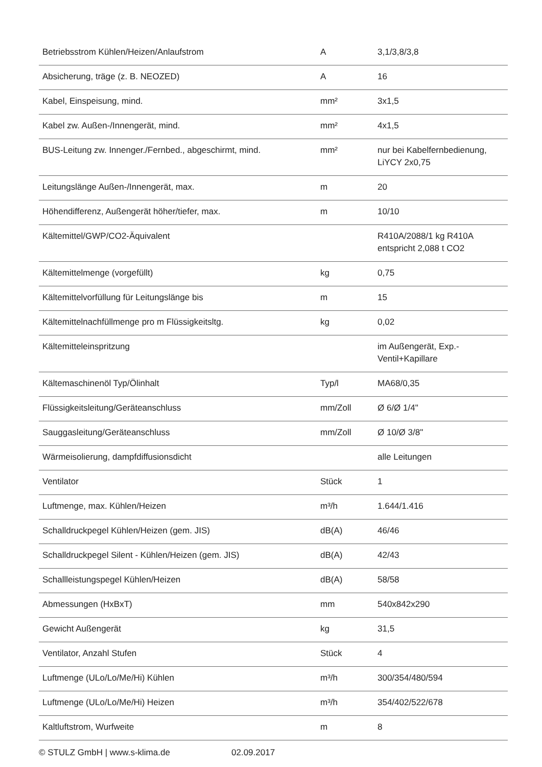| Betriebsstrom Kühlen/Heizen/Anlaufstrom | A | 3,1/3,8/3,8 |
| Absicherung, träge (z. B. NEOZED) | A | 16 |
| Kabel, Einspeisung, mind. | mm² | 3x1,5 |
| Kabel zw. Außen-/Innengerät, mind. | mm² | 4x1,5 |
| BUS-Leitung zw. Innenger./Fernbed., abgeschirmt, mind. | mm² | nur bei Kabelfernbedienung, LiYCY 2x0,75 |
| Leitungslänge Außen-/Innengerät, max. | m | 20 |
| Höhendifferenz, Außengerät höher/tiefer, max. | m | 10/10 |
| Kältemittel/GWP/CO2-Äquivalent | | R410A/2088/1 kg R410A entspricht 2,088 t CO2 |
| Kältemittelmenge (vorgefüllt) | kg | 0,75 |
| Kältemittelvorfüllung für Leitungslänge bis | m | 15 |
| Kältemittelnachfüllmenge pro m Flüssigkeitsltg. | kg | 0,02 |
| Kältemitteleinspritzung | | im Außengerät, Exp.-Ventil+Kapillare |
| Kältemaschinenöl Typ/Ölinhalt | Typ/l | MA68/0,35 |
| Flüssigkeitsleitung/Geräteanschluss | mm/Zoll | Ø 6/Ø 1/4" |
| Sauggasleitung/Geräteanschluss | mm/Zoll | Ø 10/Ø 3/8" |
| Wärmeisolierung, dampfdiffusionsdicht | | alle Leitungen |
| Ventilator | Stück | 1 |
| Luftmenge, max. Kühlen/Heizen | m³/h | 1.644/1.416 |
| Schalldruckpegel Kühlen/Heizen (gem. JIS) | dB(A) | 46/46 |
| Schalldruckpegel Silent - Kühlen/Heizen (gem. JIS) | dB(A) | 42/43 |
| Schallleistungspegel Kühlen/Heizen | dB(A) | 58/58 |
| Abmessungen (HxBxT) | mm | 540x842x290 |
| Gewicht Außengerät | kg | 31,5 |
| Ventilator, Anzahl Stufen | Stück | 4 |
| Luftmenge (ULo/Lo/Me/Hi) Kühlen | m³/h | 300/354/480/594 |
| Luftmenge (ULo/Lo/Me/Hi) Heizen | m³/h | 354/402/522/678 |
| Kaltluftstrom, Wurfweite | m | 8 |
© STULZ GmbH | www.s-klima.de 02.09.2017